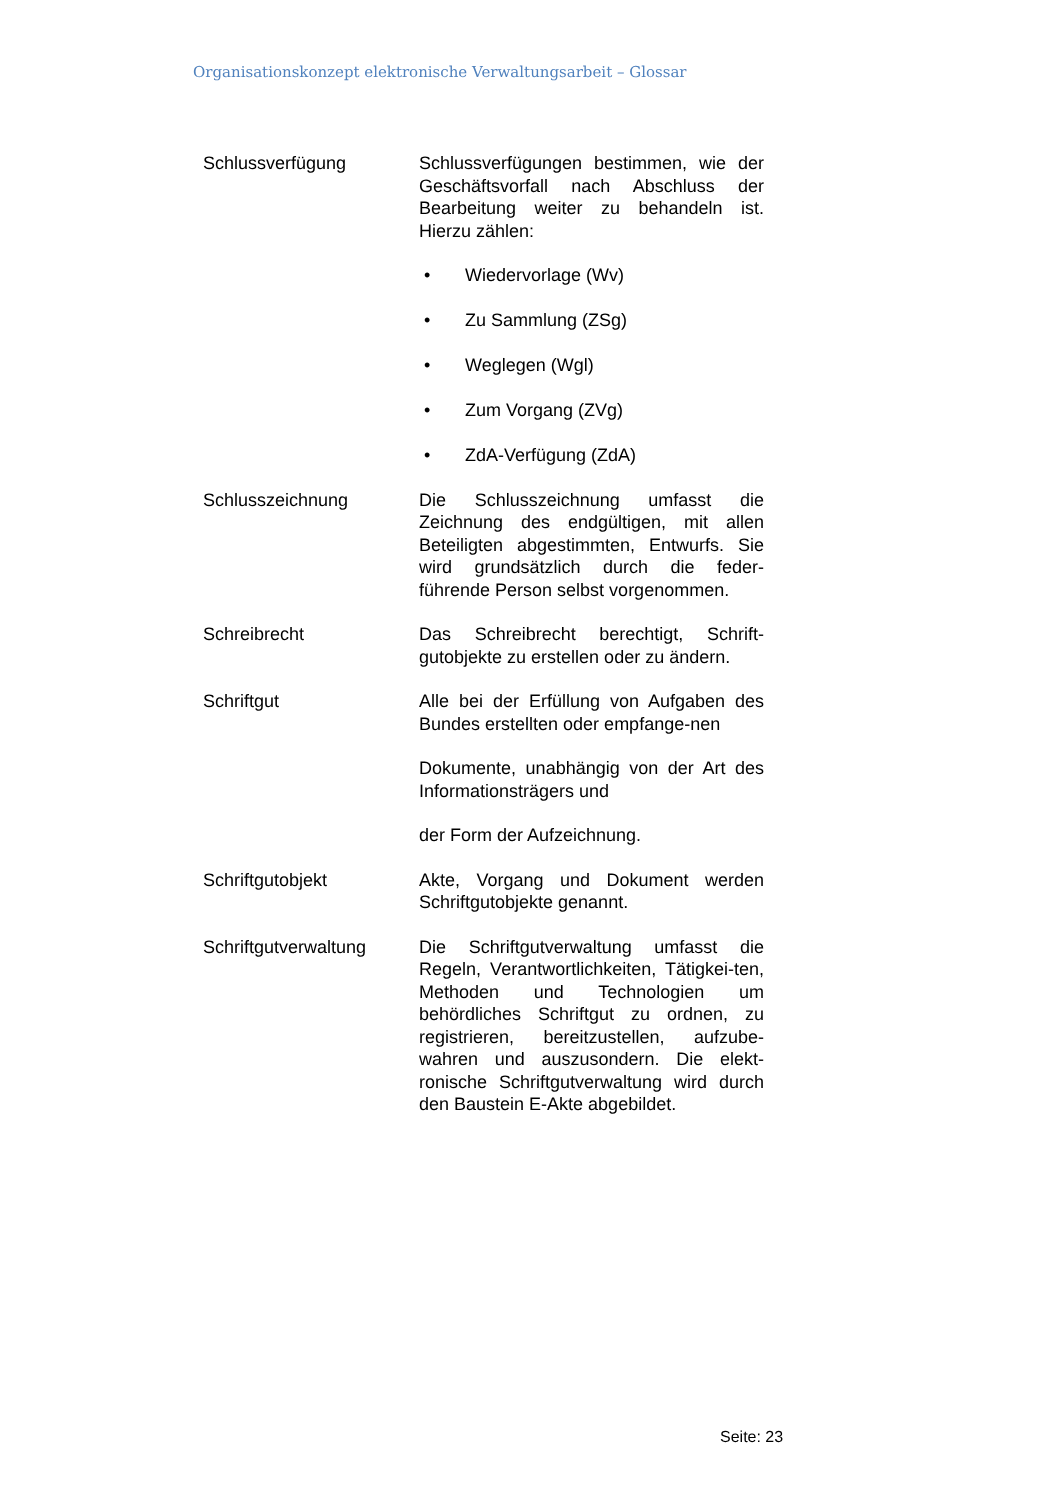Organisationskonzept elektronische Verwaltungsarbeit – Glossar
| Schlussverfügung | Schlussverfügungen bestimmen, wie der Geschäftsvorfall nach Abschluss der Bearbeitung weiter zu behandeln ist. Hierzu zählen: • Wiedervorlage (Wv) • Zu Sammlung (ZSg) • Weglegen (Wgl) • Zum Vorgang (ZVg) • ZdA-Verfügung (ZdA) |
| Schlusszeichnung | Die Schlusszeichnung umfasst die Zeichnung des endgültigen, mit allen Beteiligten abgestimmten, Entwurfs. Sie wird grundsätzlich durch die feder-führende Person selbst vorgenommen. |
| Schreibrecht | Das Schreibrecht berechtigt, Schrift-gutobjekte zu erstellen oder zu ändern. |
| Schriftgut | Alle bei der Erfüllung von Aufgaben des Bundes erstellten oder empfange-nen Dokumente, unabhängig von der Art des Informationsträgers und der Form der Aufzeichnung. |
| Schriftgutobjekt | Akte, Vorgang und Dokument werden Schriftgutobjekte genannt. |
| Schriftgutverwaltung | Die Schriftgutverwaltung umfasst die Regeln, Verantwortlichkeiten, Tätigkei-ten, Methoden und Technologien um behördliches Schriftgut zu ordnen, zu registrieren, bereitzustellen, aufzube-wahren und auszusondern. Die elekt-ronische Schriftgutverwaltung wird durch den Baustein E-Akte abgebildet. |
Seite: 23